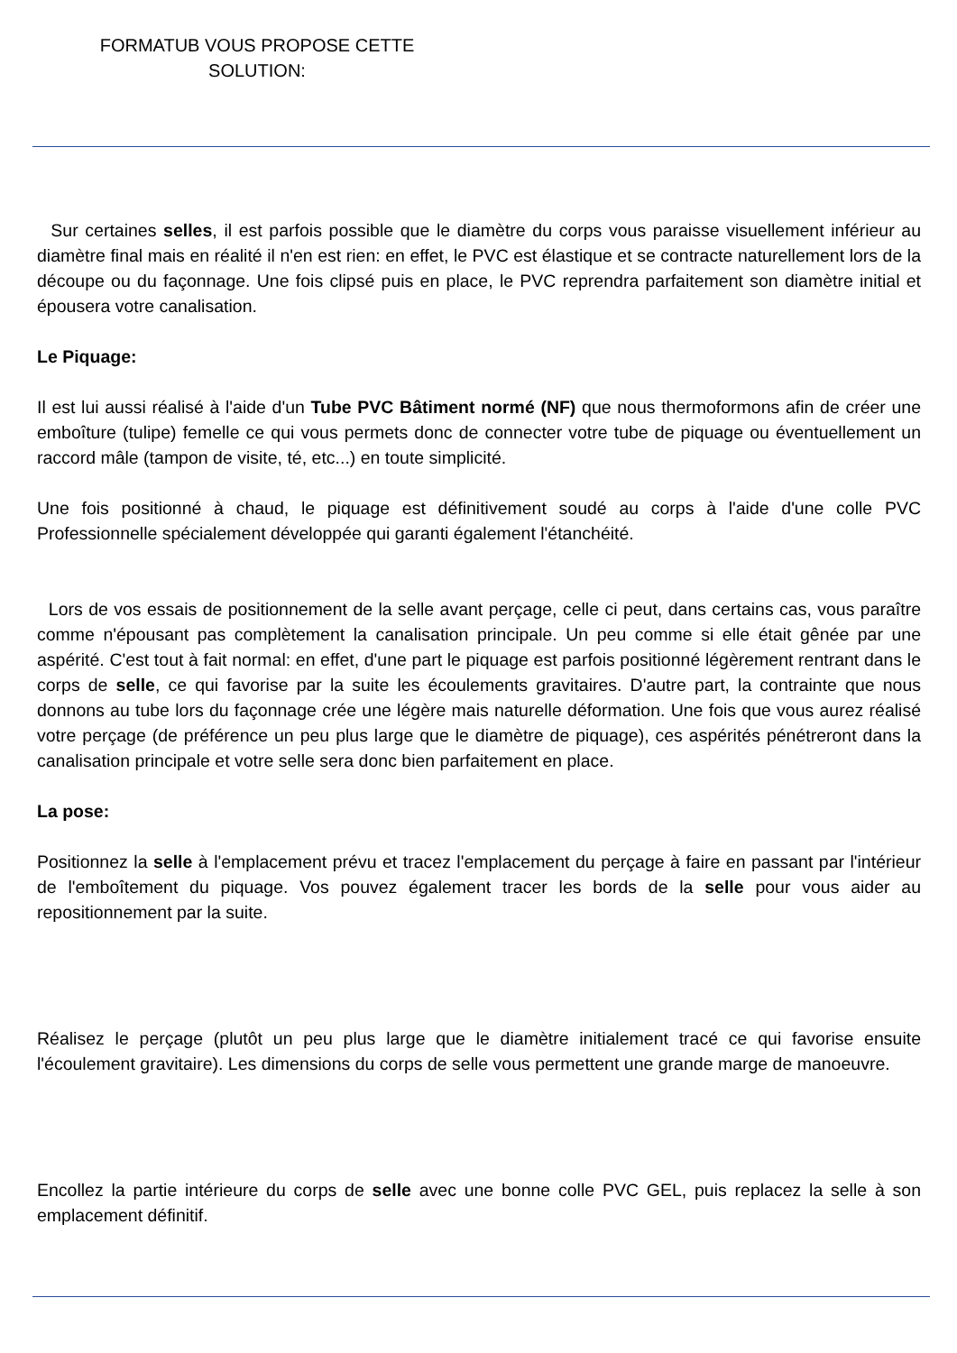FORMATUB VOUS PROPOSE CETTE SOLUTION:
Sur certaines selles, il est parfois possible que le diamètre du corps vous paraisse visuellement inférieur au diamètre final mais en réalité il n'en est rien: en effet, le PVC est élastique et se contracte naturellement lors de la découpe ou du façonnage. Une fois clipsé puis en place, le PVC reprendra parfaitement son diamètre initial et épousera votre canalisation.
Le Piquage:
Il est lui aussi réalisé à l'aide d'un Tube PVC Bâtiment normé (NF) que nous thermoformons afin de créer une emboîture (tulipe) femelle ce qui vous permets donc de connecter votre tube de piquage ou éventuellement un raccord mâle (tampon de visite, té, etc...) en toute simplicité.
Une fois positionné à chaud, le piquage est définitivement soudé au corps à l'aide d'une colle PVC Professionnelle spécialement développée qui garanti également l'étanchéité.
Lors de vos essais de positionnement de la selle avant perçage, celle ci peut, dans certains cas, vous paraître comme n'épousant pas complètement la canalisation principale. Un peu comme si elle était gênée par une aspérité. C'est tout à fait normal: en effet, d'une part le piquage est parfois positionné légèrement rentrant dans le corps de selle, ce qui favorise par la suite les écoulements gravitaires. D'autre part, la contrainte que nous donnons au tube lors du façonnage crée une légère mais naturelle déformation. Une fois que vous aurez réalisé votre perçage (de préférence un peu plus large que le diamètre de piquage), ces aspérités pénétreront dans la canalisation principale et votre selle sera donc bien parfaitement en place.
La pose:
Positionnez la selle à l'emplacement prévu et tracez l'emplacement du perçage à faire en passant par l'intérieur de l'emboîtement du piquage. Vos pouvez également tracer les bords de la selle pour vous aider au repositionnement par la suite.
Réalisez le perçage (plutôt un peu plus large que le diamètre initialement tracé ce qui favorise ensuite l'écoulement gravitaire). Les dimensions du corps de selle vous permettent une grande marge de manoeuvre.
Encollez la partie intérieure du corps de selle avec une bonne colle PVC GEL, puis replacez la selle à son emplacement définitif.